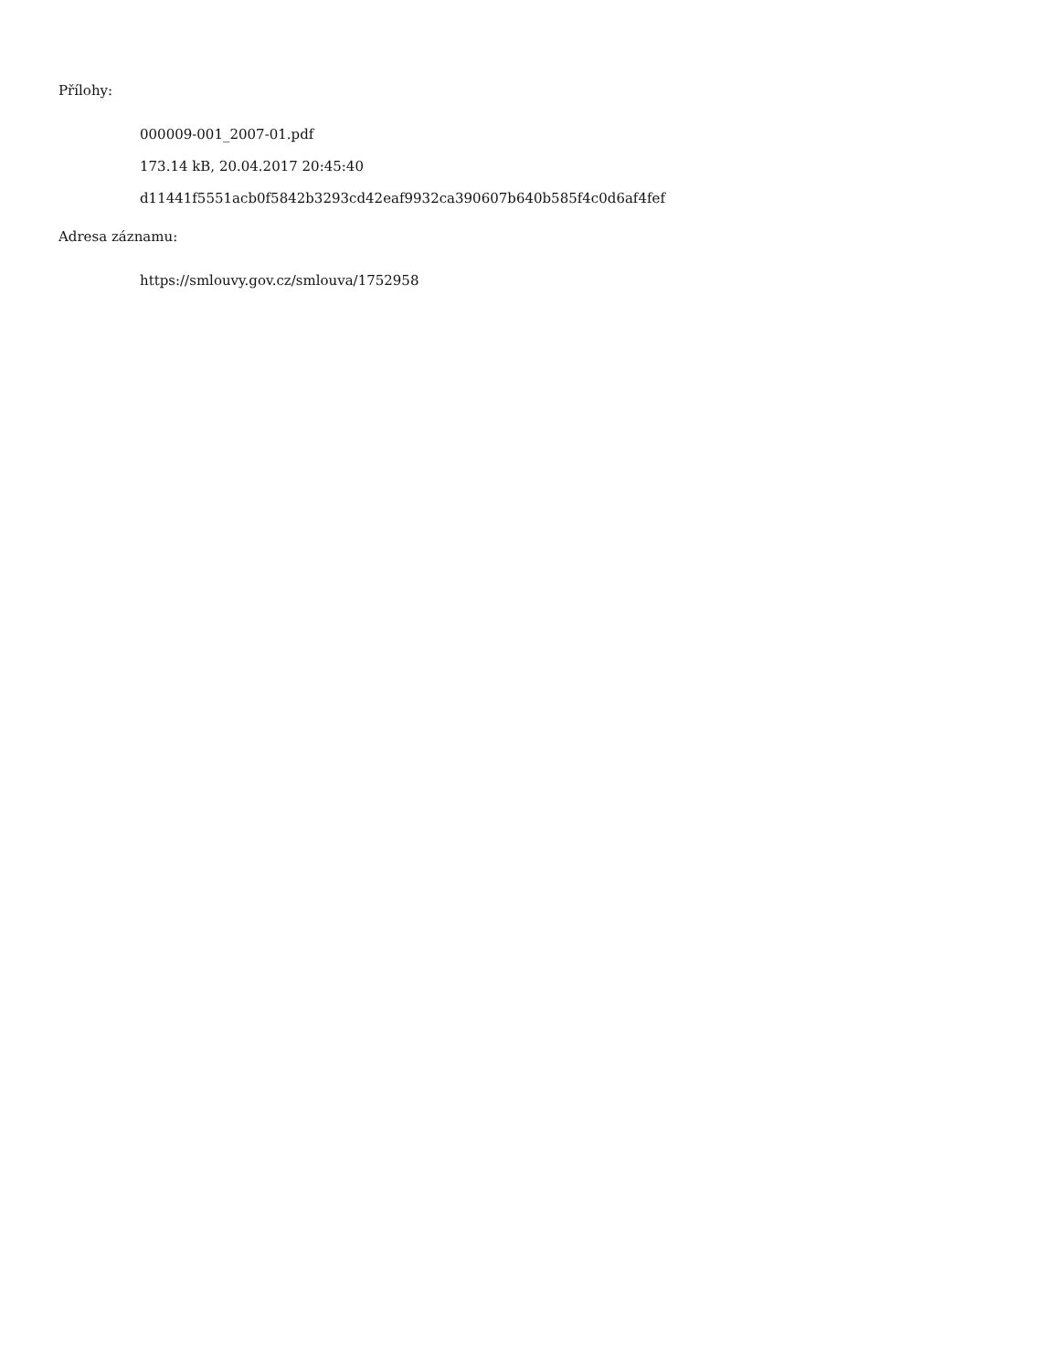Přílohy:
000009-001_2007-01.pdf
173.14 kB, 20.04.2017 20:45:40
d11441f5551acb0f5842b3293cd42eaf9932ca390607b640b585f4c0d6af4fef
Adresa záznamu:
https://smlouvy.gov.cz/smlouva/1752958